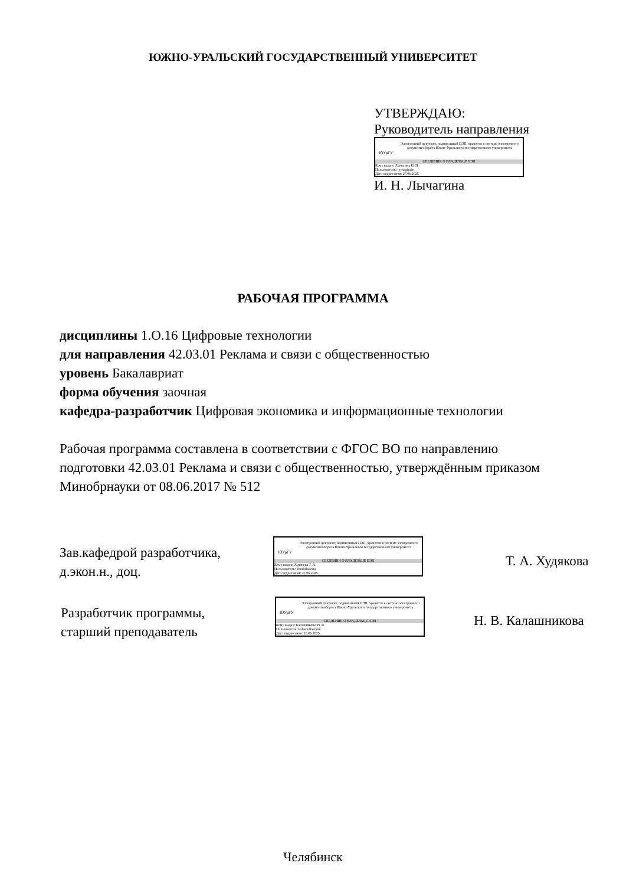ЮЖНО-УРАЛЬСКИЙ ГОСУДАРСТВЕННЫЙ УНИВЕРСИТЕТ
УТВЕРЖДАЮ:
Руководитель направления
ЮУрГУ
Электронный документ, подписанный ПЭП, хранится в системе электронного документооборота Южно-Уральского государственного университета
СВЕДЕНИЯ О ВЛАДЕЛЬЦЕ ПЭП
Кому выдан: Лычагина И. Н.
Пользователь: lychaginain
Дата подписания: 27.06.2025
И. Н. Лычагина
РАБОЧАЯ ПРОГРАММА
дисциплины 1.О.16 Цифровые технологии
для направления 42.03.01 Реклама и связи с общественностью
уровень Бакалавриат
форма обучения заочная
кафедра-разработчик Цифровая экономика и информационные технологии
Рабочая программа составлена в соответствии с ФГОС ВО по направлению
подготовки 42.03.01 Реклама и связи с общественностью, утверждённым приказом
Минобрнауки от 08.06.2017 № 512
Зав.кафедрой разработчика,
д.экон.н., доц.
ЮУрГУ
Электронный документ, подписанный ПЭП, хранится в системе электронного документооборота Южно-Уральского государственного университета
СВЕДЕНИЯ О ВЛАДЕЛЬЦЕ ПЭП
Кому выдан: Худякова Т. А.
Пользователь: khudiakovata
Дата подписания: 27.06.2025
Т. А. Худякова
Разработчик программы,
старший преподаватель
ЮУрГУ
Электронный документ, подписанный ПЭП, хранится в системе электронного документооборота Южно-Уральского государственного университета
СВЕДЕНИЯ О ВЛАДЕЛЬЦЕ ПЭП
Кому выдан: Калашникова Н. В.
Пользователь: kalashnikovanv
Дата подписания: 26.06.2025
Н. В. Калашникова
Челябинск